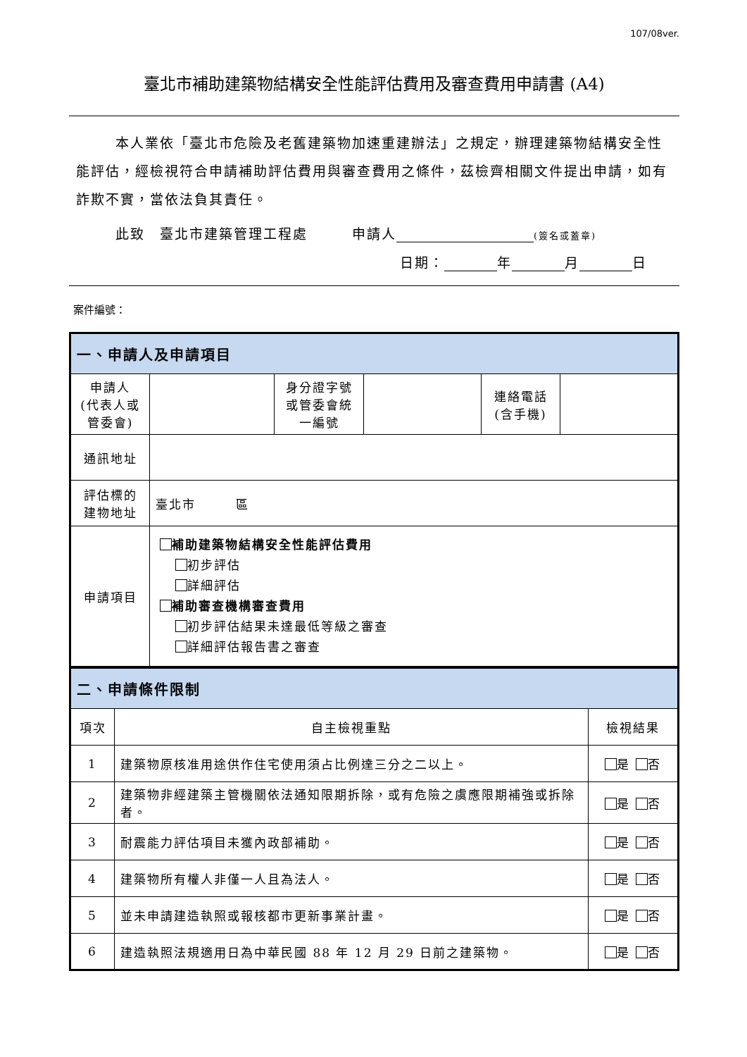107/08ver.
臺北市補助建築物結構安全性能評估費用及審查費用申請書 (A4)
本人業依「臺北市危險及老舊建築物加速重建辦法」之規定，辦理建築物結構安全性能評估，經檢視符合申請補助評估費用與審查費用之條件，茲檢齊相關文件提出申請，如有詐欺不實，當依法負其責任。
此致　臺北市建築管理工程處　　　申請人 (簽名或蓋章)
日期： 年 月 日
案件編號：
| 一、申請人及申請項目 | | | | | |
| --- | --- | --- | --- | --- | --- |
| 申請人 (代表人或 管委會) | | 身分證字號 或管委會統 一編號 | | 連絡電話 (含手機) | |
| 通訊地址 | | | | | |
| 評估標的 建物地址 | 臺北市 區 | | | | |
| 申請項目 | 補助建築物結構安全性能評估費用 初步評估 詳細評估 補助審查機構審查費用 初步評估結果未達最低等級之審查 詳細評估報告書之審查 | | | | |
| 二、申請條件限制 | | |
| --- | --- | --- |
| 項次 | 自主檢視重點 | 檢視結果 |
| 1 | 建築物原核准用途供作住宅使用須占比例達三分之二以上。 | 是 否 |
| 2 | 建築物非經建築主管機關依法通知限期拆除，或有危險之虞應限期補強或拆除者。 | 是 否 |
| 3 | 耐震能力評估項目未獲內政部補助。 | 是 否 |
| 4 | 建築物所有權人非僅一人且為法人。 | 是 否 |
| 5 | 並未申請建造執照或報核都市更新事業計畫。 | 是 否 |
| 6 | 建造執照法規適用日為中華民國 88 年 12 月 29 日前之建築物。 | 是 否 |